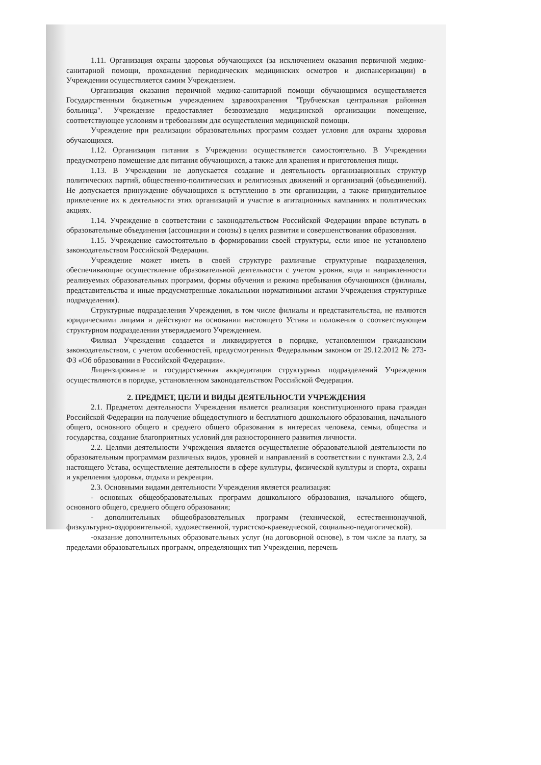1.11. Организация охраны здоровья обучающихся (за исключением оказания первичной медико-санитарной помощи, прохождения периодических медицинских осмотров и диспансеризации) в Учреждении осуществляется самим Учреждением.
Организация оказания первичной медико-санитарной помощи обучающимся осуществляется Государственным бюджетным учреждением здравоохранения "Трубчевская центральная районная больница". Учреждение предоставляет безвозмездно медицинской организации помещение, соответствующее условиям и требованиям для осуществления медицинской помощи.
Учреждение при реализации образовательных программ создает условия для охраны здоровья обучающихся.
1.12. Организация питания в Учреждении осуществляется самостоятельно. В Учреждении предусмотрено помещение для питания обучающихся, а также для хранения и приготовления пищи.
1.13. В Учреждении не допускается создание и деятельность организационных структур политических партий, общественно-политических и религиозных движений и организаций (объединений). Не допускается принуждение обучающихся к вступлению в эти организации, а также принудительное привлечение их к деятельности этих организаций и участие в агитационных кампаниях и политических акциях.
1.14. Учреждение в соответствии с законодательством Российской Федерации вправе вступать в образовательные объединения (ассоциации и союзы) в целях развития и совершенствования образования.
1.15. Учреждение самостоятельно в формировании своей структуры, если иное не установлено законодательством Российской Федерации.
Учреждение может иметь в своей структуре различные структурные подразделения, обеспечивающие осуществление образовательной деятельности с учетом уровня, вида и направленности реализуемых образовательных программ, формы обучения и режима пребывания обучающихся (филиалы, представительства и иные предусмотренные локальными нормативными актами Учреждения структурные подразделения).
Структурные подразделения Учреждения, в том числе филиалы и представительства, не являются юридическими лицами и действуют на основании настоящего Устава и положения о соответствующем структурном подразделении утверждаемого Учреждением.
Филиал Учреждения создается и ликвидируется в порядке, установленном гражданским законодательством, с учетом особенностей, предусмотренных Федеральным законом от 29.12.2012 № 273-ФЗ «Об образовании в Российской Федерации».
Лицензирование и государственная аккредитация структурных подразделений Учреждения осуществляются в порядке, установленном законодательством Российской Федерации.
2. ПРЕДМЕТ, ЦЕЛИ И ВИДЫ ДЕЯТЕЛЬНОСТИ УЧРЕЖДЕНИЯ
2.1. Предметом деятельности Учреждения является реализация конституционного права граждан Российской Федерации на получение общедоступного и бесплатного дошкольного образования, начального общего, основного общего и среднего общего образования в интересах человека, семьи, общества и государства, создание благоприятных условий для разностороннего развития личности.
2.2. Целями деятельности Учреждения является осуществление образовательной деятельности по образовательным программам различных видов, уровней и направлений в соответствии с пунктами 2.3, 2.4 настоящего Устава, осуществление деятельности в сфере культуры, физической культуры и спорта, охраны и укрепления здоровья, отдыха и рекреации.
2.3. Основными видами деятельности Учреждения является реализация:
- основных общеобразовательных программ дошкольного образования, начального общего, основного общего, среднего общего образования;
- дополнительных общеобразовательных программ (технической, естественнонаучной, физкультурно-оздоровительной, художественной, туристско-краеведческой, социально-педагогической).
-оказание дополнительных образовательных услуг (на договорной основе), в том числе за плату, за пределами образовательных программ, определяющих тип Учреждения, перечень